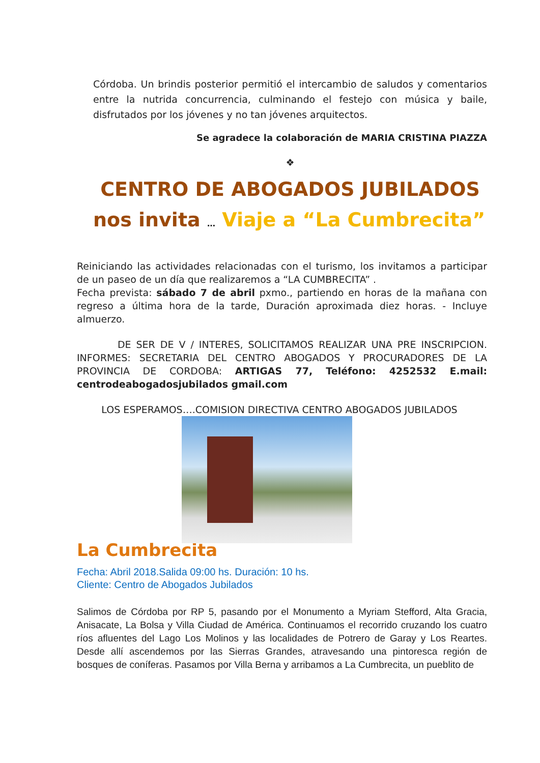Córdoba. Un brindis posterior permitió el intercambio de saludos y comentarios entre la nutrida concurrencia, culminando el festejo con música y baile, disfrutados por los jóvenes y no tan jóvenes arquitectos.
Se agradece la colaboración de MARIA CRISTINA PIAZZA
❖
CENTRO DE ABOGADOS JUBILADOS
nos invita … Viaje a “La Cumbrecita”
Reiniciando las actividades relacionadas con el turismo, los invitamos a participar de un paseo de un día que realizaremos a “LA CUMBRECITA” .
Fecha prevista: sábado 7 de abril pxmo., partiendo en horas de la mañana con regreso a última hora de la tarde, Duración aproximada diez horas. - Incluye almuerzo.
DE SER DE V / INTERES, SOLICITAMOS REALIZAR UNA PRE INSCRIPCION. INFORMES: SECRETARIA DEL CENTRO ABOGADOS Y PROCURADORES DE LA PROVINCIA DE CORDOBA: ARTIGAS 77, Teléfono: 4252532 E.mail: centrodeabogadosjubilados gmail.com
LOS ESPERAMOS….COMISION DIRECTIVA CENTRO ABOGADOS JUBILADOS
La Cumbrecita
Fecha: Abril 2018.Salida 09:00 hs. Duración: 10 hs.
Cliente: Centro de Abogados Jubilados
Salimos de Córdoba por RP 5, pasando por el Monumento a Myriam Stefford, Alta Gracia, Anisacate, La Bolsa y Villa Ciudad de América. Continuamos el recorrido cruzando los cuatro ríos afluentes del Lago Los Molinos y las localidades de Potrero de Garay y Los Reartes. Desde allí ascendemos por las Sierras Grandes, atravesando una pintoresca región de bosques de coníferas. Pasamos por Villa Berna y arribamos a La Cumbrecita, un pueblito de